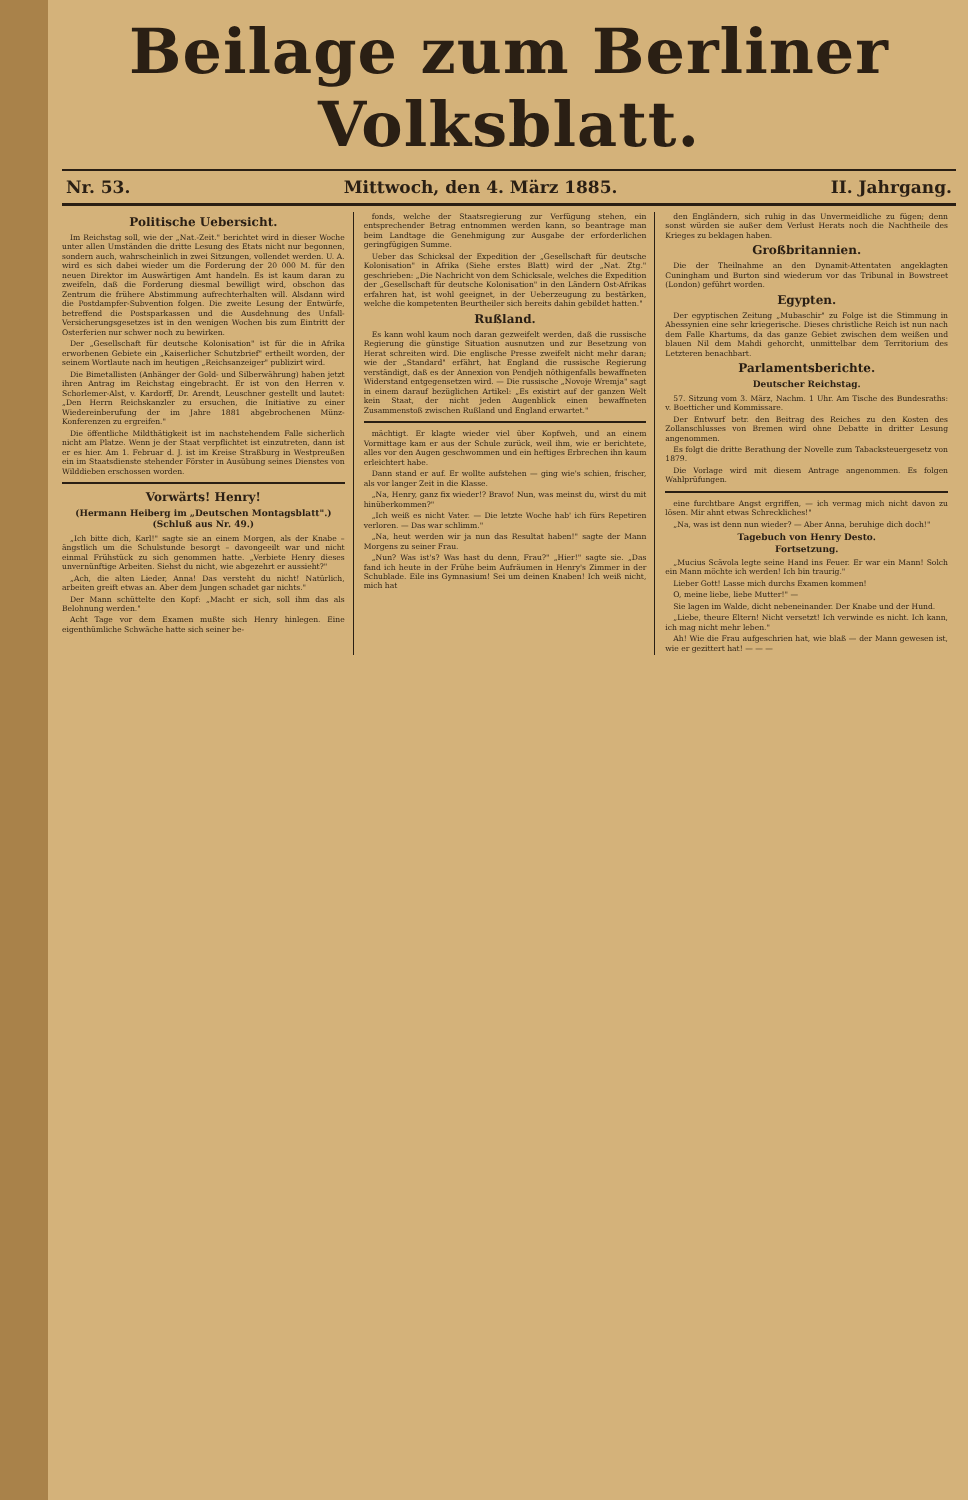Beilage zum Berliner Volksblatt.
Nr. 53. Mittwoch, den 4. März 1885. II. Jahrgang.
Politische Uebersicht.
Im Reichstag soll, wie der „Nat.-Zeit." berichtet wird in dieser Woche unter allen Umständen die dritte Lesung des Etats nicht nur begonnen, sondern auch, wahrscheinlich in zwei Sitzungen, vollendet werden. U. A. wird es sich dabei wieder um die Forderung der 20 000 M. für den neuen Direktor im Auswärtigen Amt handeln. Es ist kaum daran zu zweifeln, daß die Forderung diesmal bewilligt wird, obschon das Zentrum die frühere Abstimmung aufrechterhalten will. Alsdann wird die Postdampfer-Subvention folgen. Die zweite Lesung der Entwürfe, betreffend die Postsparkassen und die Ausdehnung des Unfall-Versicherungsgesetzes ist in den wenigen Wochen bis zum Eintritt der Osterferien nur schwer noch zu bewirken.
Der „Gesellschaft für deutsche Kolonisation" ist für die in Afrika erworbenen Gebiete ein „Kaiserlicher Schutzbrief" ertheilt worden, der seinem Wortlaute nach im heutigen „Reichsanzeiger" publizirt wird.
Die Bimetallisten (Anhänger der Gold- und Silberwährung) haben jetzt ihren Antrag im Reichstag eingebracht. Er ist von den Herren v. Schorlemer-Alst, v. Kardorff, Dr. Arendt, Leuschner gestellt und lautet: „Den Herrn Reichskanzler zu ersuchen, die Initiative zu einer Wiedereinberufung der im Jahre 1881 abgebrochenen Münz-Konferenzen zu ergreifen."
Die öffentliche Mildthätigkeit ist im nachstehendem Falle sicherlich nicht am Platze. Wenn je der Staat verpflichtet ist einzutreten, dann ist er es hier. Am 1. Februar d. J. ist im Kreise Straßburg in Westpreußen ein im Staatsdienste stehender Förster in Ausübung seines Dienstes von Wilddieben erschossen worden.
Vorwärts! Henry!
(Hermann Heiberg im „Deutschen Montagsblatt".)
(Schluß aus Nr. 49.)
„Ich bitte dich, Karl!" sagte sie an einem Morgen, als der Knabe – ängstlich um die Schulstunde besorgt – davongeeilt war und nicht einmal Frühstück zu sich genommen hatte. „Verbiete Henry dieses unvernünftige Arbeiten. Siehst du nicht, wie abgezehrt er aussieht?"
„Ach, die alten Lieder, Anna! Das versteht du nicht! Natürlich, arbeiten greift etwas an. Aber dem Jungen schadet gar nichts."
Der Mann schüttelte den Kopf: „Macht er sich, soll ihm das als Belohnung werden."
Acht Tage vor dem Examen mußte sich Henry hinlegen. Eine eigenthümliche Schwäche hatte sich seiner be-
fonds, welche der Staatsregierung zur Verfügung stehen, ein entsprechender Betrag entnommen werden kann, so beantrage man beim Landtage die Genehmigung zur Ausgabe der erforderlichen geringfügigen Summe.
Ueber das Schicksal der Expedition der „Gesellschaft für deutsche Kolonisation" in Afrika (Siehe erstes Blatt) wird der „Nat. Ztg." geschrieben: „Die Nachricht von dem Schicksale, welches die Expedition der „Gesellschaft für deutsche Kolonisation" in den Ländern Ost-Afrikas erfahren hat, ist wohl geeignet, in der Ueberzeugung zu bestärken, welche die kompetenten Beurtheiler sich bereits dahin gebildet hatten."
Rußland.
Es kann wohl kaum noch daran gezweifelt werden, daß die russische Regierung die günstige Situation ausnutzen und zur Besetzung von Herat schreiten wird. Die englische Presse zweifelt nicht mehr daran; wie der „Standard" erfährt, hat England die russische Regierung verständigt, daß es der Annexion von Pendjeh nöthigenfalls bewaffneten Widerstand entgegensetzen wird. — Die russische „Novoje Wremja" sagt in einem darauf bezüglichen Artikel: „Es existirt auf der ganzen Welt kein Staat, der nicht jeden Augenblick einen bewaffneten Zusammenstoß zwischen Rußland und England erwartet."
mächtigt. Er klagte wieder viel über Kopfweh, und an einem Vormittage kam er aus der Schule zurück, weil ihm, wie er berichtete, alles vor den Augen geschwommen und ein heftiges Erbrechen ihn kaum erleichtert habe.
Dann stand er auf. Er wollte aufstehen — ging wie's schien, frischer, als vor langer Zeit in die Klasse.
„Na, Henry, ganz fix wieder!? Bravo! Nun, was meinst du, wirst du mit hinüberkommen?"
„Ich weiß es nicht Vater. — Die letzte Woche hab' ich fürs Repetiren verloren. — Das war schlimm."
„Na, heut werden wir ja nun das Resultat haben!" sagte der Mann Morgens zu seiner Frau.
„Nun? Was ist's? Was hast du denn, Frau?" „Hier!" sagte sie. „Das fand ich heute in der Frühe beim Aufräumen in Henry's Zimmer in der Schublade. Eile ins Gymnasium! Sei um deinen Knaben! Ich weiß nicht, mich hat
den Engländern, sich ruhig in das Unvermeidliche zu fügen; denn sonst würden sie außer dem Verlust Herats noch die Nachtheile des Krieges zu beklagen haben.
Großbritannien.
Die der Theilnahme an den Dynamit-Attentaten angeklagten Cuningham und Burton sind wiederum vor das Tribunal in Bowstreet (London) geführt worden.
Egypten.
Der egyptischen Zeitung „Mubaschir" zu Folge ist die Stimmung in Abessynien eine sehr kriegerische. Dieses christliche Reich ist nun nach dem Falle Khartums, da das ganze Gebiet zwischen dem weißen und blauen Nil dem Mahdi gehorcht, unmittelbar dem Territorium des Letzteren benachbart.
Parlamentsberichte.
Deutscher Reichstag.
57. Sitzung vom 3. März, Nachm. 1 Uhr. Am Tische des Bundesraths: v. Boetticher und Kommissare.
Der Entwurf betr. den Beitrag des Reiches zu den Kosten des Zollanschlusses von Bremen wird ohne Debatte in dritter Lesung angenommen.
Es folgt die dritte Berathung der Novelle zum Tabacksteuergesetz von 1879.
Die Vorlage wird mit diesem Antrage angenommen. Es folgen Wahlprüfungen.
eine furchtbare Angst ergriffen, — ich vermag mich nicht davon zu lösen. Mir ahnt etwas Schreckliches!"
„Na, was ist denn nun wieder? — Aber Anna, beruhige dich doch!"
Tagebuch von Henry Desto.
Fortsetzung.
„Mucius Scävola legte seine Hand ins Feuer. Er war ein Mann! Solch ein Mann möchte ich werden! Ich bin traurig."
Lieber Gott! Lasse mich durchs Examen kommen!
O, meine liebe, liebe Mutter!" —
Sie lagen im Walde, dicht nebeneinander. Der Knabe und der Hund.
„Liebe, theure Eltern! Nicht versetzt! Ich verwinde es nicht. Ich kann, ich mag nicht mehr leben."
Ah! Wie die Frau aufgeschrien hat, wie blaß — der Mann gewesen ist, wie er gezittert hat! — — —